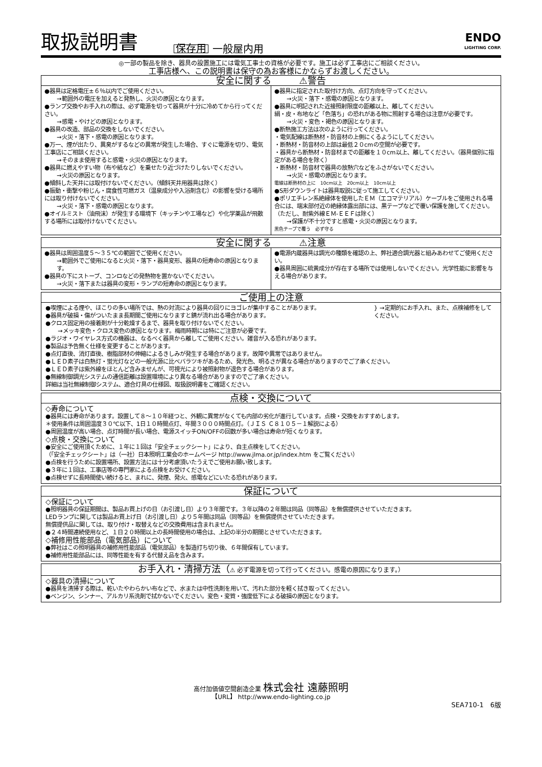取扱説明書 保存用 一般屋内用
ENDO
LIGHTING CORP.
◎一部の製品を除き、器具の設置施工には電気工事士の資格が必要です。施工は必ず工事店にご相談ください。
工事店様へ、この説明書は保守の為お客様にかならずお渡しください。
安全に関する　　　⚠警告
●器具は定格電圧±６％以内でご使用ください。
→範囲外の電圧を加えると発熱し、火災の原因となります。
●ランプ交換やお手入れの際は、必ず電源を切って器具が十分に冷めてから行ってください。
→感電・やけどの原因となります。
●器具の改造、部品の交換をしないでください。
→火災・落下・感電の原因となります。
●万一、煙が出たり、異臭がするなどの異常が発生した場合、すぐに電源を切り、電気工事店にご相談ください。
→そのまま使用すると感電・火災の原因となります。
●器具に燃えやすい物（布や紙など）を乗せたり近づけたりしないでください。
→火災の原因となります。
●傾斜した天井には取付けないでください。（傾斜天井用器具は除く）
●振動・衝撃や粉じん・腐食性可燃ガス（温泉成分や入浴剤含む）の影響を受ける場所には取り付けないでください。
→火災・落下・感電の原因となります。
●オイルミスト（油飛沫）が発生する環境下（キッチンや工場など）や化学薬品が飛散する場所には取付けないでください。
●器具に指定された取付け方向、点灯方向を守ってください。
→火災・落下・感電の原因となります。
●器具に明記された近接照射限度の距離以上、離してください。
絹・皮・布地など「色落ち」の恐れがある物に照射する場合は注意が必要です。
→火災・変色・褐色の原因となります。
●断熱施工方法は次のように行ってください。
・電気配線は断熱材・防音材の上側にくるようにしてください。
・断熱材・防音材の上部は最低２０cmの空間が必要です。
・器具から断熱材・防音材までの距離を１０cm以上、離してください。（器具個別に指定がある場合を除く）
・断熱材・防音材で器具の放熱穴などをふさがないでください。
→火災・感電の原因となります。
電線は断熱材の上に　10cm以上　20cm以上　10cm以上
●S形ダウンライトは器具取説に従って施工してください。
●ポリエチレン系絶縁体を使用したＥＭ（エコマテリアル）ケーブルをご使用される場合には、端末部付近の絶縁体露出部には、黒テープなどで覆い保護を施してください。（ただし、耐紫外線ＥＭ-ＥＥＦは除く）
→保護が不十分ですと感電・火災の原因となります。
黒色テープで覆う　必ず守る
安全に関する　　　⚠注意
●器具は周囲温度５～３５℃の範囲でご使用ください。
→範囲外でご使用になると火災・落下・器具変形、器具の短寿命の原因となります。
●器具の下にストーブ、コンロなどの発熱物を置かないでください。
→火災・落下または器具の変形・ランプの短寿命の原因となります。
●電源内蔵器具は調光の種類を確認の上、弊社適合調光器と組みあわせてご使用ください。
●器具周囲に硫黄成分が存在する場所では使用しないでください。光学性能に影響を与える場合があります。
ご使用上の注意
●喫煙による煙や、ほこりの多い場所では、熱の対流により器具の回りにヨゴレが集中することがあります。
●器具が破損・傷がついたまま長期間ご使用になりますと錆が流れ出る場合があります。
} →定期的にお手入れ、また、点検補修をしてください。
●クロス固定用の接着剤が十分乾燥するまで、器具を取り付けないでください。
→メッキ変色・クロス変色の原因となります。梅雨時期には特にご注意が必要です。
●ラジオ・ワイヤレス方式の機器は、なるべく器具から離してご使用ください。雑音が入る恐れがあります。
●製品は予告無く仕様を変更することがあります。
●点灯直後、消灯直後、樹脂部材の伸縮によるきしみが発生する場合があります。故障や異常ではありません。
●ＬＥＤ素子は白熱灯・蛍光灯などの一般光源に比べバラツキがあるため、発光色、明るさが異なる場合がありますのでご了承ください。
●ＬＥＤ素子は紫外線をほとんど含みませんが、可視光により被照射物が退色する場合があります。
●無線制御調光システムの通信距離は設置環境により異なる場合がありますのでご了承ください。
詳細は当社無線制御システム、適合灯具の仕様図、取扱説明書をご確認ください。
点検・交換について
◇寿命について
●器具には寿命があります。設置して８～１０年経つと、外観に異常がなくても内部の劣化が進行しています。点検・交換をおすすめします。
＊使用条件は周囲温度３０℃以下、1日１０時間点灯、年間３０００時間点灯。（ＪＩＳ Ｃ８１０５－１解説による）
●周囲温度が高い場合、点灯時間が長い場合、電源スイッチON/OFFの回数が多い場合は寿命が短くなります。
◇点検・交換について
●安全にご使用頂くために、１年に１回は「安全チェックシート」により、自主点検をしてください。
（「安全チェックシート」は（一社）日本照明工業会のホームページ http://www.jlma.or.jp/index.htm をご覧ください）
●点検を行うために設置場所、設置方法には十分考慮頂いたうえでご使用お願い致します。
●３年に１回は、工事店等の専門家による点検をお受けください。
●点検せずに長時間使い続けると、まれに、発煙、発火、感電などにいたる恐れがあります。
保証について
◇保証について
●照明器具の保証期間は、製品お買上げの日（お引渡し日）より３年間です。３年以降の２年間は同品（同等品）を無償提供させていただきます。
LEDランプに関しては製品お買上げ日（お引渡し日）より５年間は同品（同等品）を無償提供させていただきます。
無償提供品に関しては、取り付け・取替えなどの交換費用は含まれません。
●２４時間連続使用など、１日２０時間以上の長時間使用の場合は、上記の半分の期間とさせていただきます。
◇補修用性能部品（電気部品）について
●弊社はこの照明器具の補修用性能部品（電気部品）を製造打ち切り後、６年間保有しています。
●補修用性能部品には、同等性能を有する代替え品を含みます。
お手入れ・清掃方法（⚠ 必ず電源を切って行ってください。感電の原因になります。）
◇器具の清掃について
●器具を清掃する際は、乾いたやわらかい布などで、水または中性洗剤を用いて、汚れた部分を軽く拭き取ってください。
●ベンジン、シンナー、アルカリ系洗剤で拭かないでください。変色・変質・強度低下による破損の原因となります。
高付加価値空間創造企業 株式会社 遠藤照明
【URL】 http://www.endo-lighting.co.jp
SEA710-1　6版